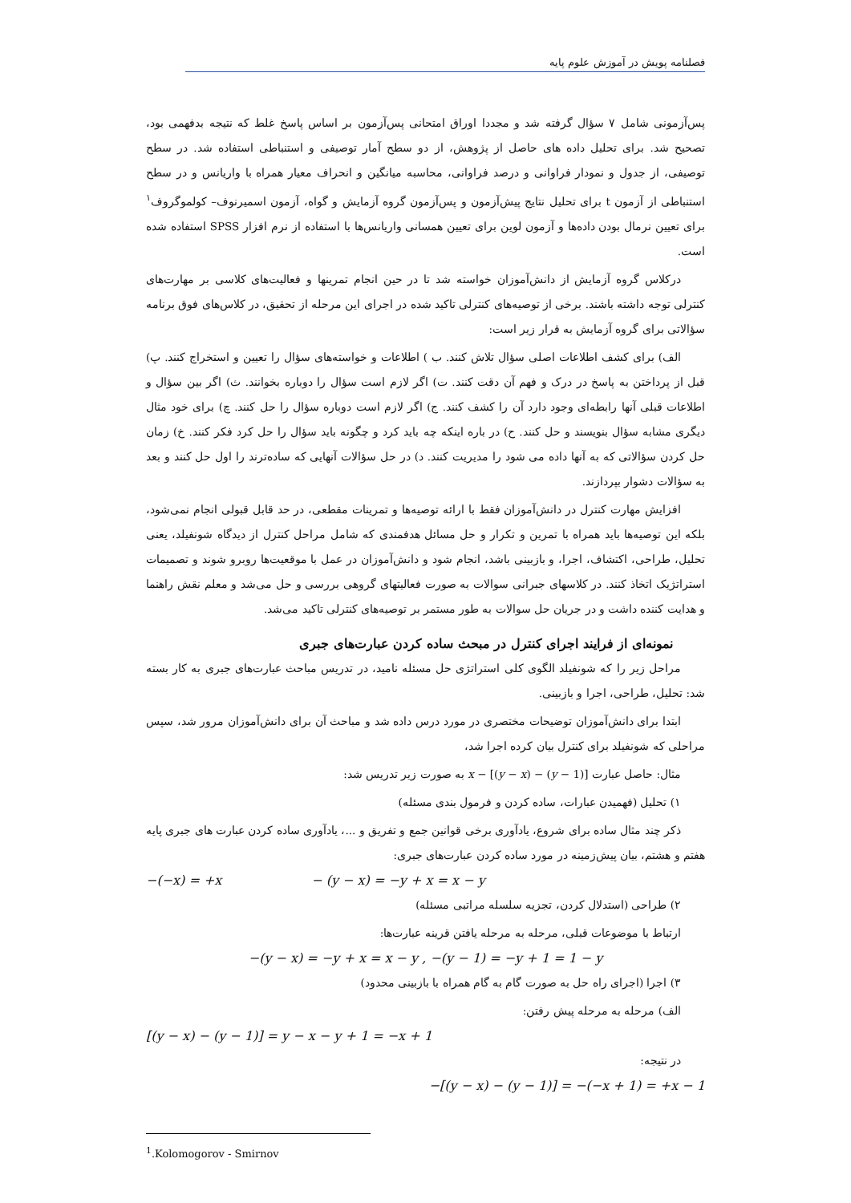فصلنامه پویش در آموزش علوم پایه
پس‌آزمونی شامل ۷ سؤال گرفته شد و مجددا اوراق امتحانی پس‌آزمون بر اساس پاسخ غلط که نتیجه بدفهمی بود، تصحیح شد. برای تحلیل داده های حاصل از پژوهش، از دو سطح آمار توصیفی و استنباطی استفاده شد. در سطح توصیفی، از جدول و نمودار فراوانی و درصد فراوانی، محاسبه میانگین و انحراف معیار همراه با واریانس و در سطح استنباطی از آزمون t برای تحلیل نتایج پیش‌آزمون و پس‌آزمون گروه آزمایش و گواه، آزمون اسمیرنوف– کولموگروف<sup>۱</sup> برای تعیین نرمال بودن داده‌ها و آزمون لوین برای تعیین همسانی واریانس‌ها با استفاده از نرم افزار SPSS استفاده شده است.
درکلاس گروه آزمایش از دانش‌آموزان خواسته شد تا در حین انجام تمرینها و فعالیت‌های کلاسی بر مهارت‌های کنترلی توجه داشته باشند. برخی از توصیه‌های کنترلی تاکید شده در اجرای این مرحله از تحقیق، در کلاس‌های فوق برنامه سؤالاتی برای گروه آزمایش به قرار زیر است:
الف) برای کشف اطلاعات اصلی سؤال تلاش کنند. ب ) اطلاعات و خواسته‌های سؤال را تعیین و استخراج کنند. پ) قبل از پرداختن به پاسخ در درک و فهم آن دقت کنند. ت) اگر لازم است سؤال را دوباره بخوانند. ث) اگر بین سؤال و اطلاعات قبلی آنها رابطه‌ای وجود دارد آن را کشف کنند. ج) اگر لازم است دوباره سؤال را حل کنند. چ) برای خود مثال دیگری مشابه سؤال بنویسند و حل کنند. ح) در باره اینکه چه باید کرد و چگونه باید سؤال را حل کرد فکر کنند. خ) زمان حل کردن سؤالاتی که به آنها داده می شود را مدیریت کنند. د) در حل سؤالات آنهایی که ساده‌ترند را اول حل کنند و بعد به سؤالات دشوار بپردازند.
افزایش مهارت کنترل در دانش‌آموزان فقط با ارائه توصیه‌ها و تمرینات مقطعی، در حد قابل قبولی انجام نمی‌شود، بلکه این توصیه‌ها باید همراه با تمرین و تکرار و حل مسائل هدفمندی که شامل مراحل کنترل از دیدگاه شونفیلد، یعنی تحلیل، طراحی، اکتشاف، اجرا، و بازبینی باشد، انجام شود و دانش‌آموزان در عمل با موقعیت‌ها روبرو شوند و تصمیمات استراتژیک اتخاذ کنند. در کلاسهای جبرانی سوالات به صورت فعالیتهای گروهی بررسی و حل می‌شد و معلم نقش راهنما و هدایت کننده داشت و در جریان حل سوالات به طور مستمر بر توصیه‌های کنترلی تاکید می‌شد.
نمونه‌ای از فرایند اجرای کنترل در مبحث ساده کردن عبارت‌های جبری
مراحل زیر را که شونفیلد الگوی کلی استراتژی حل مسئله نامید، در تدریس مباحث عبارت‌های جبری به کار بسته شد: تحلیل، طراحی، اجرا و بازبینی.
ابتدا برای دانش‌آموزان توضیحات مختصری در مورد درس داده شد و مباحث آن برای دانش‌آموزان مرور شد، سپس مراحلی که شونفیلد برای کنترل بیان کرده اجرا شد،
مثال: حاصل عبارت x − [(y − x) − (y − 1)] به صورت زیر تدریس شد:
۱) تحلیل (فهمیدن عبارات، ساده کردن و فرمول بندی مسئله)
ذکر چند مثال ساده برای شروع، یادآوری برخی قوانین جمع و تفریق و ...، یادآوری ساده کردن عبارت های جبری پایه هفتم و هشتم، بیان پیش‌زمینه در مورد ساده کردن عبارت‌های جبری:
−(−x) = +x − (y − x) = −y + x = x − y
۲) طراحی (استدلال کردن، تجزیه سلسله مراتبی مسئله)
ارتباط با موضوعات قبلی، مرحله به مرحله یافتن قرینه عبارت‌ها:
−(y − x) = −y + x = x − y , −(y − 1) = −y + 1 = 1 − y
۳) اجرا (اجرای راه حل به صورت گام به گام همراه با بازبینی محدود)
الف) مرحله به مرحله پیش رفتن:
[(y − x) − (y − 1)] = y − x − y + 1 = −x + 1
در نتیجه:
−[(y − x) − (y − 1)] = −(−x + 1) = +x − 1
<sup>1</sup>.Kolomogorov - Smirnov